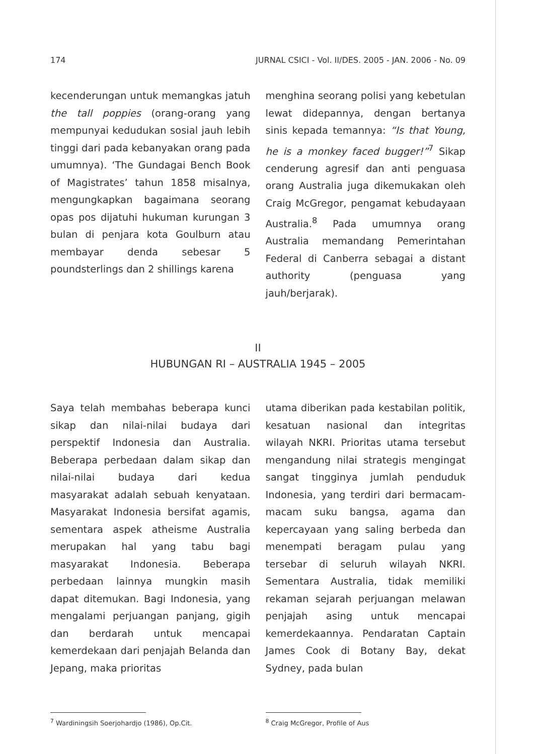174 JURNAL CSICI - Vol. II/DES. 2005 - JAN. 2006 - No. 09
kecenderungan untuk memangkas jatuh the tall poppies (orang-orang yang mempunyai kedudukan sosial jauh lebih tinggi dari pada kebanyakan orang pada umumnya). ‘The Gundagai Bench Book of Magistrates’ tahun 1858 misalnya, mengungkapkan bagaimana seorang opas pos dijatuhi hukuman kurungan 3 bulan di penjara kota Goulburn atau membayar denda sebesar 5 poundsterlings dan 2 shillings karena
menghina seorang polisi yang kebetulan lewat didepannya, dengan bertanya sinis kepada temannya: “Is that Young, he is a monkey faced bugger!”<sup>7</sup> Sikap cenderung agresif dan anti penguasa orang Australia juga dikemukakan oleh Craig McGregor, pengamat kebudayaan Australia.<sup>8</sup> Pada umumnya orang Australia memandang Pemerintahan Federal di Canberra sebagai a distant authority (penguasa yang jauh/berjarak).
II
HUBUNGAN RI – AUSTRALIA 1945 – 2005
Saya telah membahas beberapa kunci sikap dan nilai-nilai budaya dari perspektif Indonesia dan Australia. Beberapa perbedaan dalam sikap dan nilai-nilai budaya dari kedua masyarakat adalah sebuah kenyataan. Masyarakat Indonesia bersifat agamis, sementara aspek atheisme Australia merupakan hal yang tabu bagi masyarakat Indonesia. Beberapa perbedaan lainnya mungkin masih dapat ditemukan. Bagi Indonesia, yang mengalami perjuangan panjang, gigih dan berdarah untuk mencapai kemerdekaan dari penjajah Belanda dan Jepang, maka prioritas
utama diberikan pada kestabilan politik, kesatuan nasional dan integritas wilayah NKRI. Prioritas utama tersebut mengandung nilai strategis mengingat sangat tingginya jumlah penduduk Indonesia, yang terdiri dari bermacam-macam suku bangsa, agama dan kepercayaan yang saling berbeda dan menempati beragam pulau yang tersebar di seluruh wilayah NKRI. Sementara Australia, tidak memiliki rekaman sejarah perjuangan melawan penjajah asing untuk mencapai kemerdekaannya. Pendaratan Captain James Cook di Botany Bay, dekat Sydney, pada bulan
<sup>7</sup> Wardiningsih Soerjohardjo (1986), Op.Cit.
<sup>8</sup> Craig McGregor, Profile of Aus